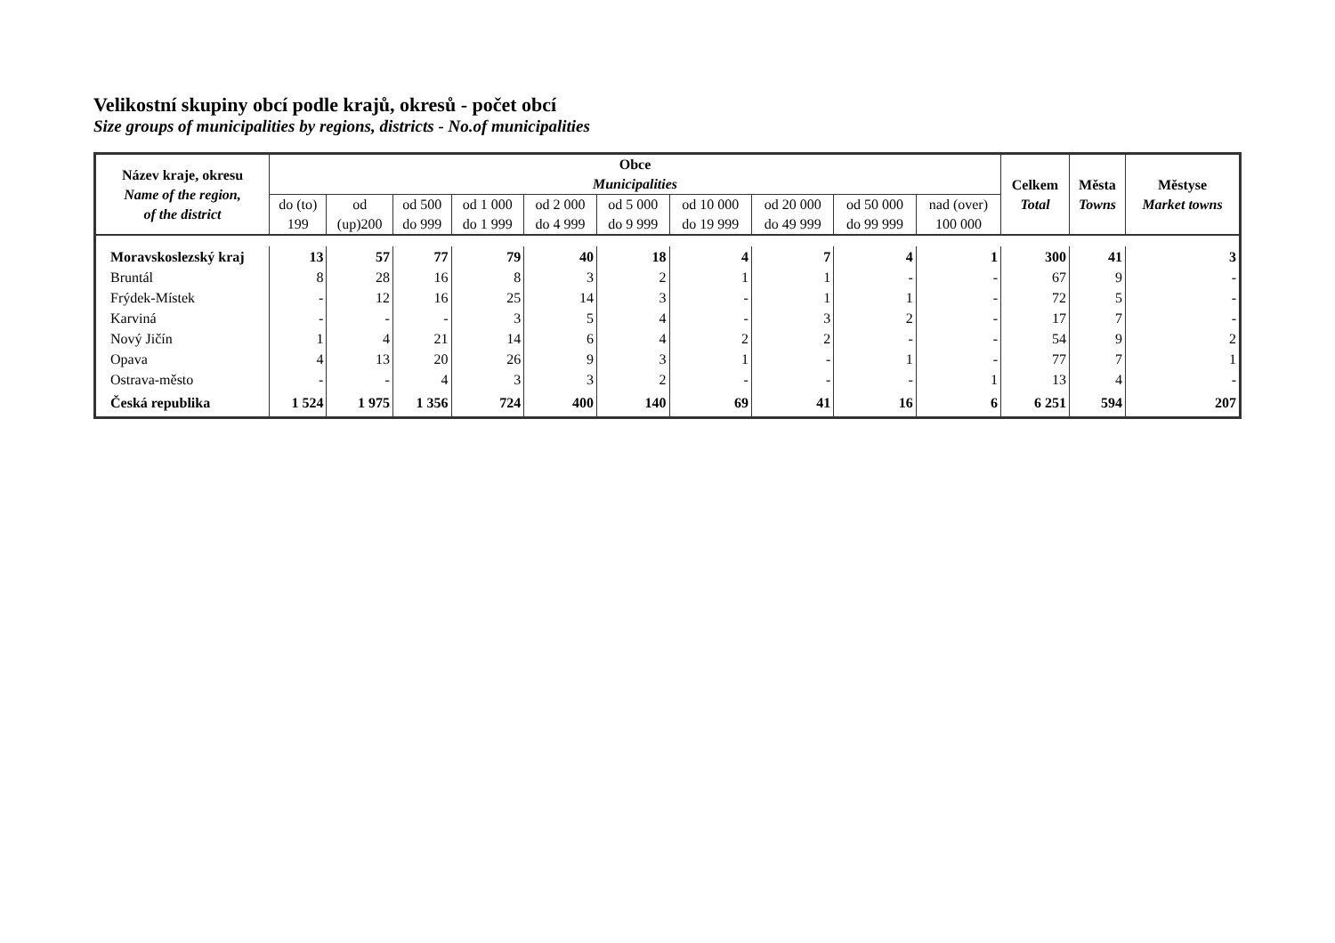Velikostní skupiny obcí podle krajů, okresů - počet obcí
Size groups of municipalities by regions, districts - No.of municipalities
| Název kraje, okresu Name of the region, of the district | Obce Municipalities | | | | | | | | | | Celkem Total | Města Towns | Městyse Market towns |
| --- | --- | --- | --- | --- | --- | --- | --- | --- | --- | --- | --- | --- | --- |
| | do (to) 199 | od (up)200 | od 500 do 999 | od 1 000 do 1 999 | od 2 000 do 4 999 | od 5 000 do 9 999 | od 10 000 do 19 999 | od 20 000 do 49 999 | od 50 000 do 99 999 | nad (over) 100 000 | | | |
| Moravskoslezský kraj | 13 | 57 | 77 | 79 | 40 | 18 | 4 | 7 | 4 | 1 | 300 | 41 | 3 |
| Bruntál | 8 | 28 | 16 | 8 | 3 | 2 | 1 | 1 | - | - | 67 | 9 | - |
| Frýdek-Místek | - | 12 | 16 | 25 | 14 | 3 | - | 1 | 1 | - | 72 | 5 | - |
| Karviná | - | - | - | 3 | 5 | 4 | - | 3 | 2 | - | 17 | 7 | - |
| Nový Jičín | 1 | 4 | 21 | 14 | 6 | 4 | 2 | 2 | - | - | 54 | 9 | 2 |
| Opava | 4 | 13 | 20 | 26 | 9 | 3 | 1 | - | 1 | - | 77 | 7 | 1 |
| Ostrava-město | - | - | 4 | 3 | 3 | 2 | - | - | - | 1 | 13 | 4 | - |
| Česká republika | 1 524 | 1 975 | 1 356 | 724 | 400 | 140 | 69 | 41 | 16 | 6 | 6 251 | 594 | 207 |